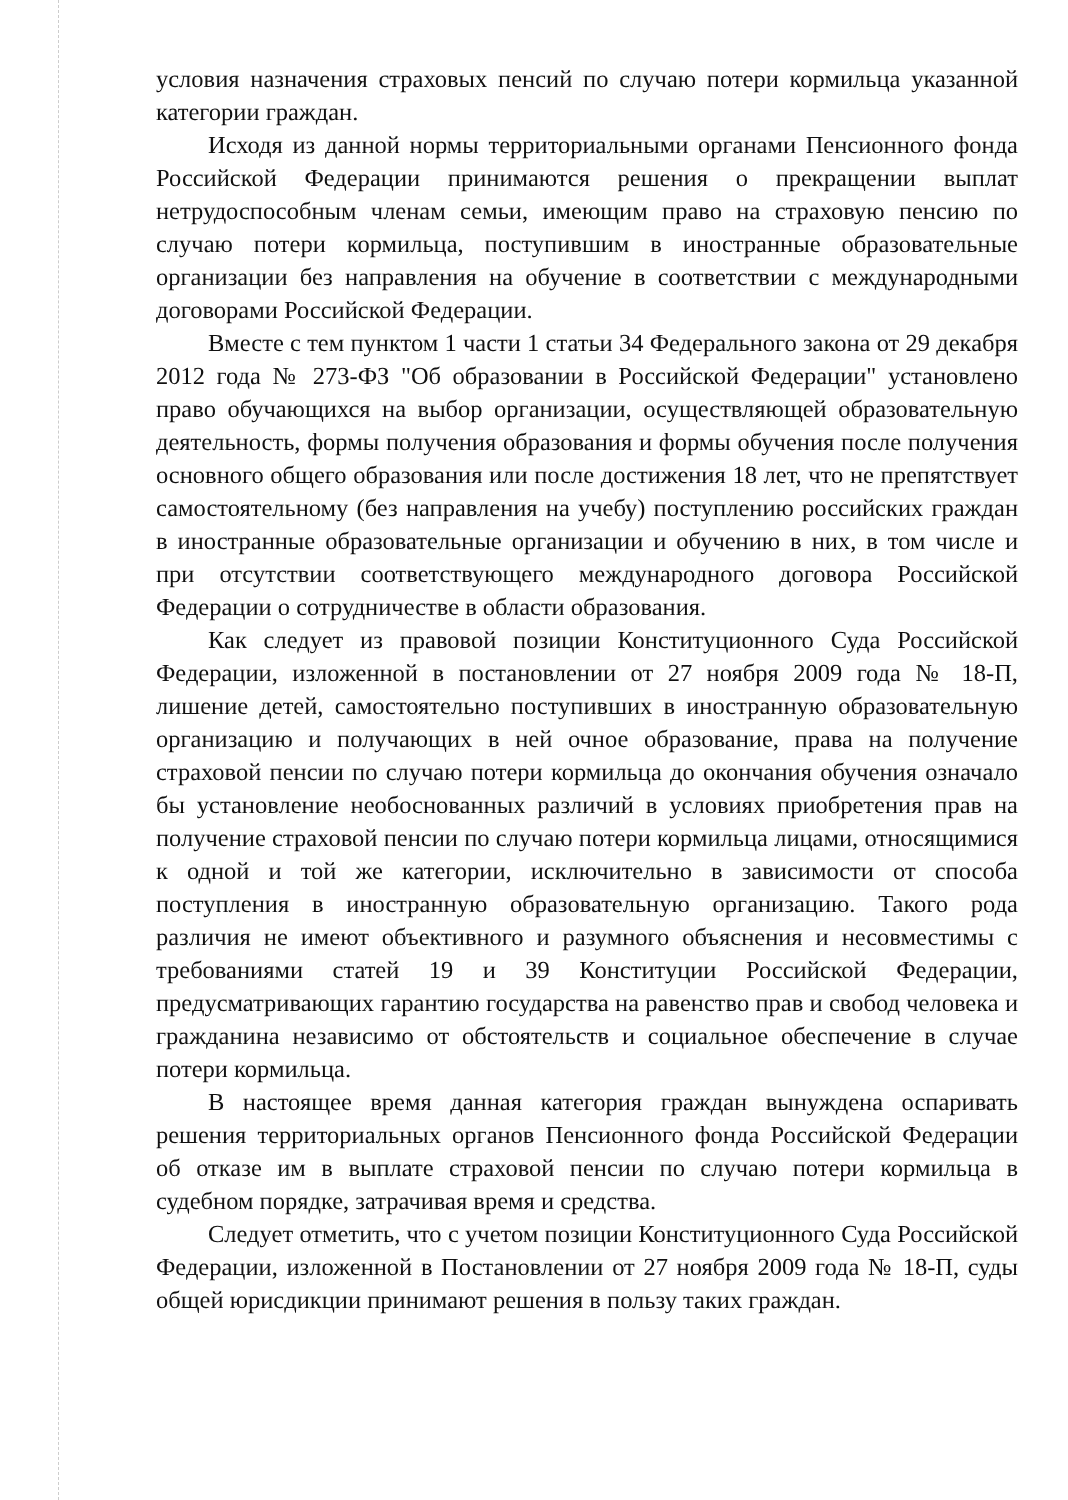условия назначения страховых пенсий по случаю потери кормильца указанной категории граждан.
Исходя из данной нормы территориальными органами Пенсионного фонда Российской Федерации принимаются решения о прекращении выплат нетрудоспособным членам семьи, имеющим право на страховую пенсию по случаю потери кормильца, поступившим в иностранные образовательные организации без направления на обучение в соответствии с международными договорами Российской Федерации.
Вместе с тем пунктом 1 части 1 статьи 34 Федерального закона от 29 декабря 2012 года № 273-ФЗ "Об образовании в Российской Федерации" установлено право обучающихся на выбор организации, осуществляющей образовательную деятельность, формы получения образования и формы обучения после получения основного общего образования или после достижения 18 лет, что не препятствует самостоятельному (без направления на учебу) поступлению российских граждан в иностранные образовательные организации и обучению в них, в том числе и при отсутствии соответствующего международного договора Российской Федерации о сотрудничестве в области образования.
Как следует из правовой позиции Конституционного Суда Российской Федерации, изложенной в постановлении от 27 ноября 2009 года № 18-П, лишение детей, самостоятельно поступивших в иностранную образовательную организацию и получающих в ней очное образование, права на получение страховой пенсии по случаю потери кормильца до окончания обучения означало бы установление необоснованных различий в условиях приобретения прав на получение страховой пенсии по случаю потери кормильца лицами, относящимися к одной и той же категории, исключительно в зависимости от способа поступления в иностранную образовательную организацию. Такого рода различия не имеют объективного и разумного объяснения и несовместимы с требованиями статей 19 и 39 Конституции Российской Федерации, предусматривающих гарантию государства на равенство прав и свобод человека и гражданина независимо от обстоятельств и социальное обеспечение в случае потери кормильца.
В настоящее время данная категория граждан вынуждена оспаривать решения территориальных органов Пенсионного фонда Российской Федерации об отказе им в выплате страховой пенсии по случаю потери кормильца в судебном порядке, затрачивая время и средства.
Следует отметить, что с учетом позиции Конституционного Суда Российской Федерации, изложенной в Постановлении от 27 ноября 2009 года № 18-П, суды общей юрисдикции принимают решения в пользу таких граждан.